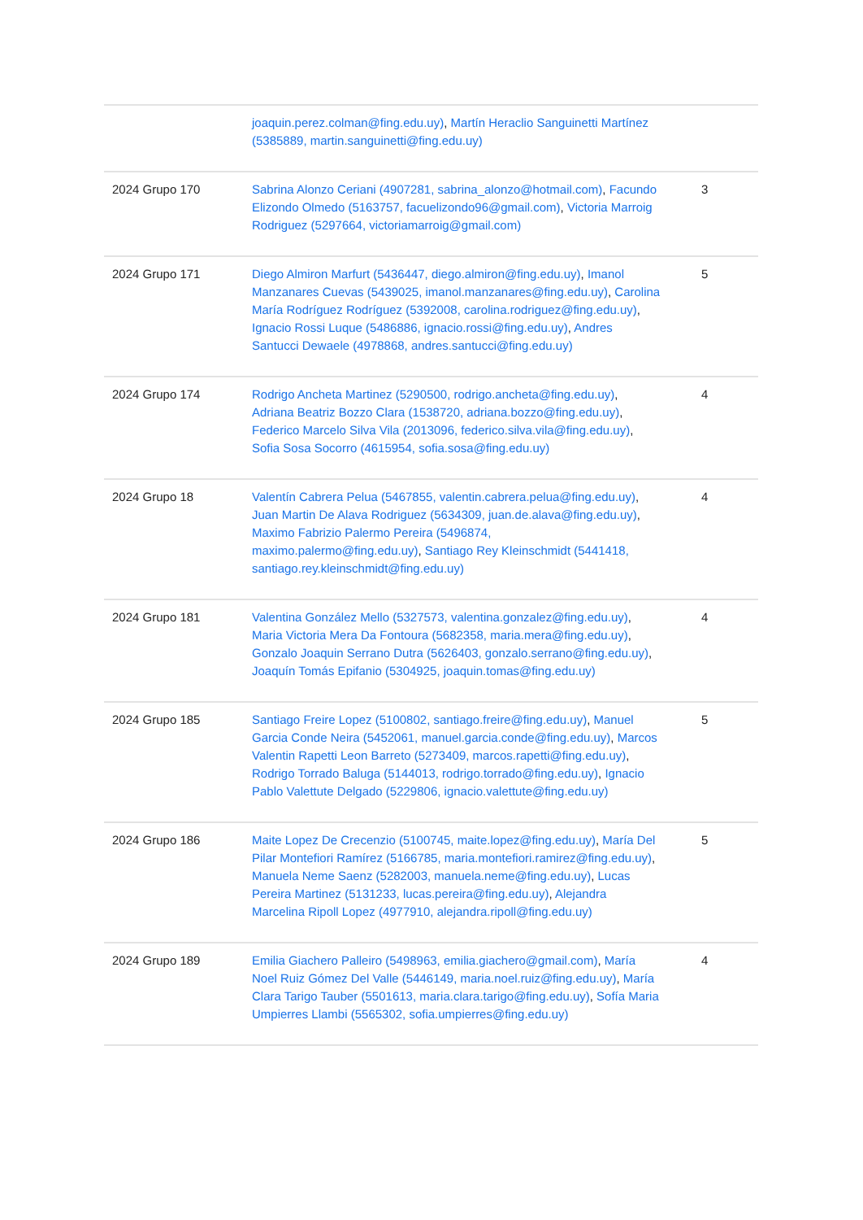| | joaquin.perez.colman@fing.edu.uy) , Martín Heraclio Sanguinetti Martínez (5385889, martin.sanguinetti@fing.edu.uy) | |
| 2024 Grupo 170 | Sabrina Alonzo Ceriani (4907281, sabrina_alonzo@hotmail.com) , Facundo Elizondo Olmedo (5163757, facuelizondo96@gmail.com) , Victoria Marroig Rodriguez (5297664, victoriamarroig@gmail.com) | 3 |
| 2024 Grupo 171 | Diego Almiron Marfurt (5436447, diego.almiron@fing.edu.uy) , Imanol Manzanares Cuevas (5439025, imanol.manzanares@fing.edu.uy) , Carolina María Rodríguez Rodríguez (5392008, carolina.rodriguez@fing.edu.uy) , Ignacio Rossi Luque (5486886, ignacio.rossi@fing.edu.uy) , Andres Santucci Dewaele (4978868, andres.santucci@fing.edu.uy) | 5 |
| 2024 Grupo 174 | Rodrigo Ancheta Martinez (5290500, rodrigo.ancheta@fing.edu.uy) , Adriana Beatriz Bozzo Clara (1538720, adriana.bozzo@fing.edu.uy) , Federico Marcelo Silva Vila (2013096, federico.silva.vila@fing.edu.uy) , Sofia Sosa Socorro (4615954, sofia.sosa@fing.edu.uy) | 4 |
| 2024 Grupo 18 | Valentín Cabrera Pelua (5467855, valentin.cabrera.pelua@fing.edu.uy) , Juan Martin De Alava Rodriguez (5634309, juan.de.alava@fing.edu.uy) , Maximo Fabrizio Palermo Pereira (5496874, maximo.palermo@fing.edu.uy) , Santiago Rey Kleinschmidt (5441418, santiago.rey.kleinschmidt@fing.edu.uy) | 4 |
| 2024 Grupo 181 | Valentina González Mello (5327573, valentina.gonzalez@fing.edu.uy) , Maria Victoria Mera Da Fontoura (5682358, maria.mera@fing.edu.uy) , Gonzalo Joaquin Serrano Dutra (5626403, gonzalo.serrano@fing.edu.uy) , Joaquín Tomás Epifanio (5304925, joaquin.tomas@fing.edu.uy) | 4 |
| 2024 Grupo 185 | Santiago Freire Lopez (5100802, santiago.freire@fing.edu.uy) , Manuel Garcia Conde Neira (5452061, manuel.garcia.conde@fing.edu.uy) , Marcos Valentin Rapetti Leon Barreto (5273409, marcos.rapetti@fing.edu.uy) , Rodrigo Torrado Baluga (5144013, rodrigo.torrado@fing.edu.uy) , Ignacio Pablo Valettute Delgado (5229806, ignacio.valettute@fing.edu.uy) | 5 |
| 2024 Grupo 186 | Maite Lopez De Crecenzio (5100745, maite.lopez@fing.edu.uy) , María Del Pilar Montefiori Ramírez (5166785, maria.montefiori.ramirez@fing.edu.uy) , Manuela Neme Saenz (5282003, manuela.neme@fing.edu.uy) , Lucas Pereira Martinez (5131233, lucas.pereira@fing.edu.uy) , Alejandra Marcelina Ripoll Lopez (4977910, alejandra.ripoll@fing.edu.uy) | 5 |
| 2024 Grupo 189 | Emilia Giachero Palleiro (5498963, emilia.giachero@gmail.com) , María Noel Ruiz Gómez Del Valle (5446149, maria.noel.ruiz@fing.edu.uy) , María Clara Tarigo Tauber (5501613, maria.clara.tarigo@fing.edu.uy) , Sofía Maria Umpierres Llambi (5565302, sofia.umpierres@fing.edu.uy) | 4 |